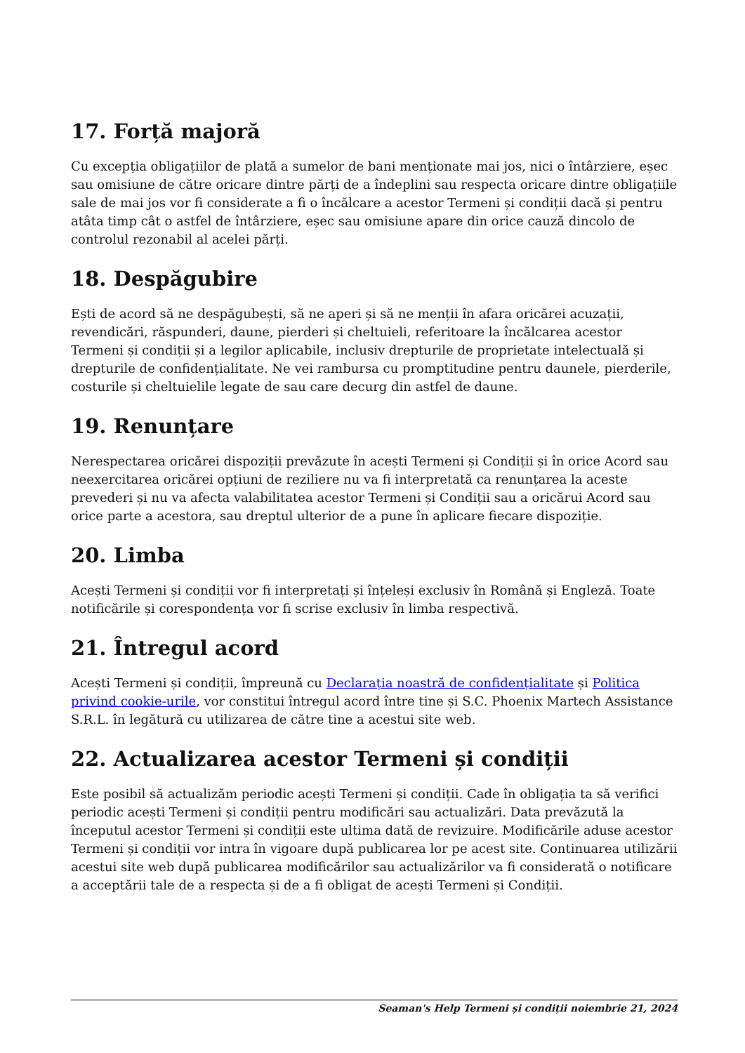17. Forță majoră
Cu excepția obligațiilor de plată a sumelor de bani menționate mai jos, nici o întârziere, eșec sau omisiune de către oricare dintre părți de a îndeplini sau respecta oricare dintre obligațiile sale de mai jos vor fi considerate a fi o încălcare a acestor Termeni și condiții dacă și pentru atâta timp cât o astfel de întârziere, eșec sau omisiune apare din orice cauză dincolo de controlul rezonabil al acelei părți.
18. Despăgubire
Ești de acord să ne despăgubești, să ne aperi și să ne menții în afara oricărei acuzații, revendicări, răspunderi, daune, pierderi și cheltuieli, referitoare la încălcarea acestor Termeni și condiții și a legilor aplicabile, inclusiv drepturile de proprietate intelectuală și drepturile de confidențialitate. Ne vei rambursa cu promptitudine pentru daunele, pierderile, costurile și cheltuielile legate de sau care decurg din astfel de daune.
19. Renunțare
Nerespectarea oricărei dispoziții prevăzute în acești Termeni și Condiții și în orice Acord sau neexercitarea oricărei opțiuni de reziliere nu va fi interpretată ca renunțarea la aceste prevederi și nu va afecta valabilitatea acestor Termeni și Condiții sau a oricărui Acord sau orice parte a acestora, sau dreptul ulterior de a pune în aplicare fiecare dispoziție.
20. Limba
Acești Termeni și condiții vor fi interpretați și înțeleși exclusiv în Română și Engleză. Toate notificările și corespondența vor fi scrise exclusiv în limba respectivă.
21. Întregul acord
Acești Termeni și condiții, împreună cu Declarația noastră de confidențialitate și Politica privind cookie-urile, vor constitui întregul acord între tine și S.C. Phoenix Martech Assistance S.R.L. în legătură cu utilizarea de către tine a acestui site web.
22. Actualizarea acestor Termeni și condiții
Este posibil să actualizăm periodic acești Termeni și condiții. Cade în obligația ta să verifici periodic acești Termeni și condiții pentru modificări sau actualizări. Data prevăzută la începutul acestor Termeni și condiții este ultima dată de revizuire. Modificările aduse acestor Termeni și condiții vor intra în vigoare după publicarea lor pe acest site. Continuarea utilizării acestui site web după publicarea modificărilor sau actualizărilor va fi considerată o notificare a acceptării tale de a respecta și de a fi obligat de acești Termeni și Condiții.
Seaman's Help Termeni și condiții noiembrie 21, 2024